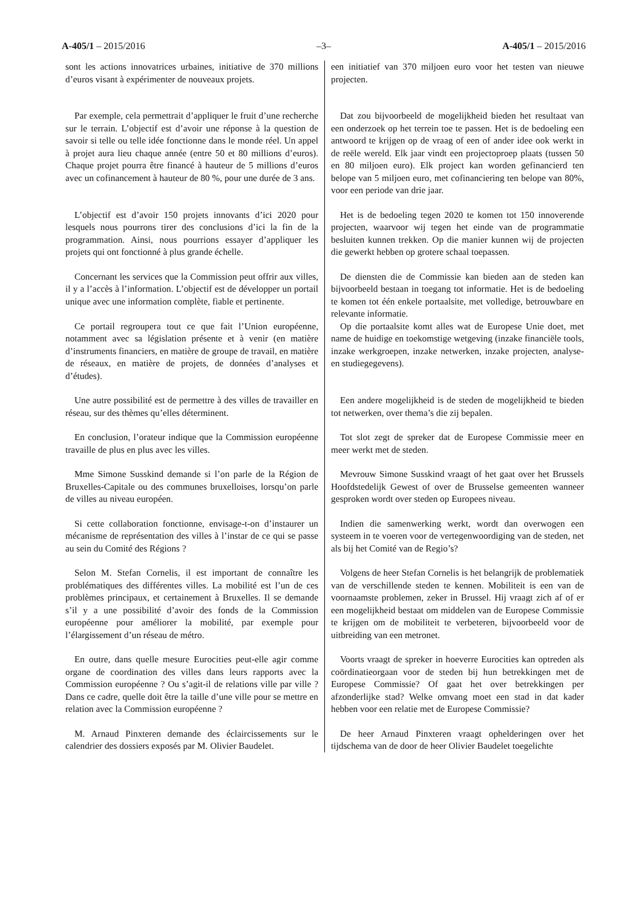A-405/1 – 2015/2016 –3– A-405/1 – 2015/2016
sont les actions innovatrices urbaines, initiative de 370 millions d’euros visant à expérimenter de nouveaux projets.
een initiatief van 370 miljoen euro voor het testen van nieuwe projecten.
Par exemple, cela permettrait d’appliquer le fruit d’une recherche sur le terrain. L’objectif est d’avoir une réponse à la question de savoir si telle ou telle idée fonctionne dans le monde réel. Un appel à projet aura lieu chaque année (entre 50 et 80 millions d’euros). Chaque projet pourra être financé à hauteur de 5 millions d’euros avec un cofinancement à hauteur de 80 %, pour une durée de 3 ans.
Dat zou bijvoorbeeld de mogelijkheid bieden het resultaat van een onderzoek op het terrein toe te passen. Het is de bedoeling een antwoord te krijgen op de vraag of een of ander idee ook werkt in de reële wereld. Elk jaar vindt een projectoproep plaats (tussen 50 en 80 miljoen euro). Elk project kan worden gefinancierd ten belope van 5 miljoen euro, met cofinanciering ten belope van 80%, voor een periode van drie jaar.
L’objectif est d’avoir 150 projets innovants d’ici 2020 pour lesquels nous pourrons tirer des conclusions d’ici la fin de la programmation. Ainsi, nous pourrions essayer d’appliquer les projets qui ont fonctionné à plus grande échelle.
Het is de bedoeling tegen 2020 te komen tot 150 innoverende projecten, waarvoor wij tegen het einde van de programmatie besluiten kunnen trekken. Op die manier kunnen wij de projecten die gewerkt hebben op grotere schaal toepassen.
Concernant les services que la Commission peut offrir aux villes, il y a l’accès à l’information. L’objectif est de développer un portail unique avec une information complète, fiable et pertinente.
De diensten die de Commissie kan bieden aan de steden kan bijvoorbeeld bestaan in toegang tot informatie. Het is de bedoeling te komen tot één enkele portaalsite, met volledige, betrouwbare en relevante informatie.
Ce portail regroupera tout ce que fait l’Union européenne, notamment avec sa législation présente et à venir (en matière d’instruments financiers, en matière de groupe de travail, en matière de réseaux, en matière de projets, de données d’analyses et d’études).
Op die portaalsite komt alles wat de Europese Unie doet, met name de huidige en toekomstige wetgeving (inzake financiële tools, inzake werkgroepen, inzake netwerken, inzake projecten, analyse- en studiegegevens).
Une autre possibilité est de permettre à des villes de travailler en réseau, sur des thèmes qu’elles déterminent.
Een andere mogelijkheid is de steden de mogelijkheid te bieden tot netwerken, over thema’s die zij bepalen.
En conclusion, l’orateur indique que la Commission européenne travaille de plus en plus avec les villes.
Tot slot zegt de spreker dat de Europese Commissie meer en meer werkt met de steden.
Mme Simone Susskind demande si l’on parle de la Région de Bruxelles-Capitale ou des communes bruxelloises, lorsqu’on parle de villes au niveau européen.
Mevrouw Simone Susskind vraagt of het gaat over het Brussels Hoofdstedelijk Gewest of over de Brusselse gemeenten wanneer gesproken wordt over steden op Europees niveau.
Si cette collaboration fonctionne, envisage-t-on d’instaurer un mécanisme de représentation des villes à l’instar de ce qui se passe au sein du Comité des Régions ?
Indien die samenwerking werkt, wordt dan overwogen een systeem in te voeren voor de vertegenwoordiging van de steden, net als bij het Comité van de Regio’s?
Selon M. Stefan Cornelis, il est important de connaître les problématiques des différentes villes. La mobilité est l’un de ces problèmes principaux, et certainement à Bruxelles. Il se demande s’il y a une possibilité d’avoir des fonds de la Commission européenne pour améliorer la mobilité, par exemple pour l’élargissement d’un réseau de métro.
Volgens de heer Stefan Cornelis is het belangrijk de problematiek van de verschillende steden te kennen. Mobiliteit is een van de voornaamste problemen, zeker in Brussel. Hij vraagt zich af of er een mogelijkheid bestaat om middelen van de Europese Commissie te krijgen om de mobiliteit te verbeteren, bijvoorbeeld voor de uitbreiding van een metronet.
En outre, dans quelle mesure Eurocities peut-elle agir comme organe de coordination des villes dans leurs rapports avec la Commission européenne ? Ou s’agit-il de relations ville par ville ? Dans ce cadre, quelle doit être la taille d’une ville pour se mettre en relation avec la Commission européenne ?
Voorts vraagt de spreker in hoeverre Eurocities kan optreden als coördinatieorgaan voor de steden bij hun betrekkingen met de Europese Commissie? Of gaat het over betrekkingen per afzonderlijke stad? Welke omvang moet een stad in dat kader hebben voor een relatie met de Europese Commissie?
M. Arnaud Pinxteren demande des éclaircissements sur le calendrier des dossiers exposés par M. Olivier Baudelet.
De heer Arnaud Pinxteren vraagt ophelderingen over het tijdschema van de door de heer Olivier Baudelet toegelichte